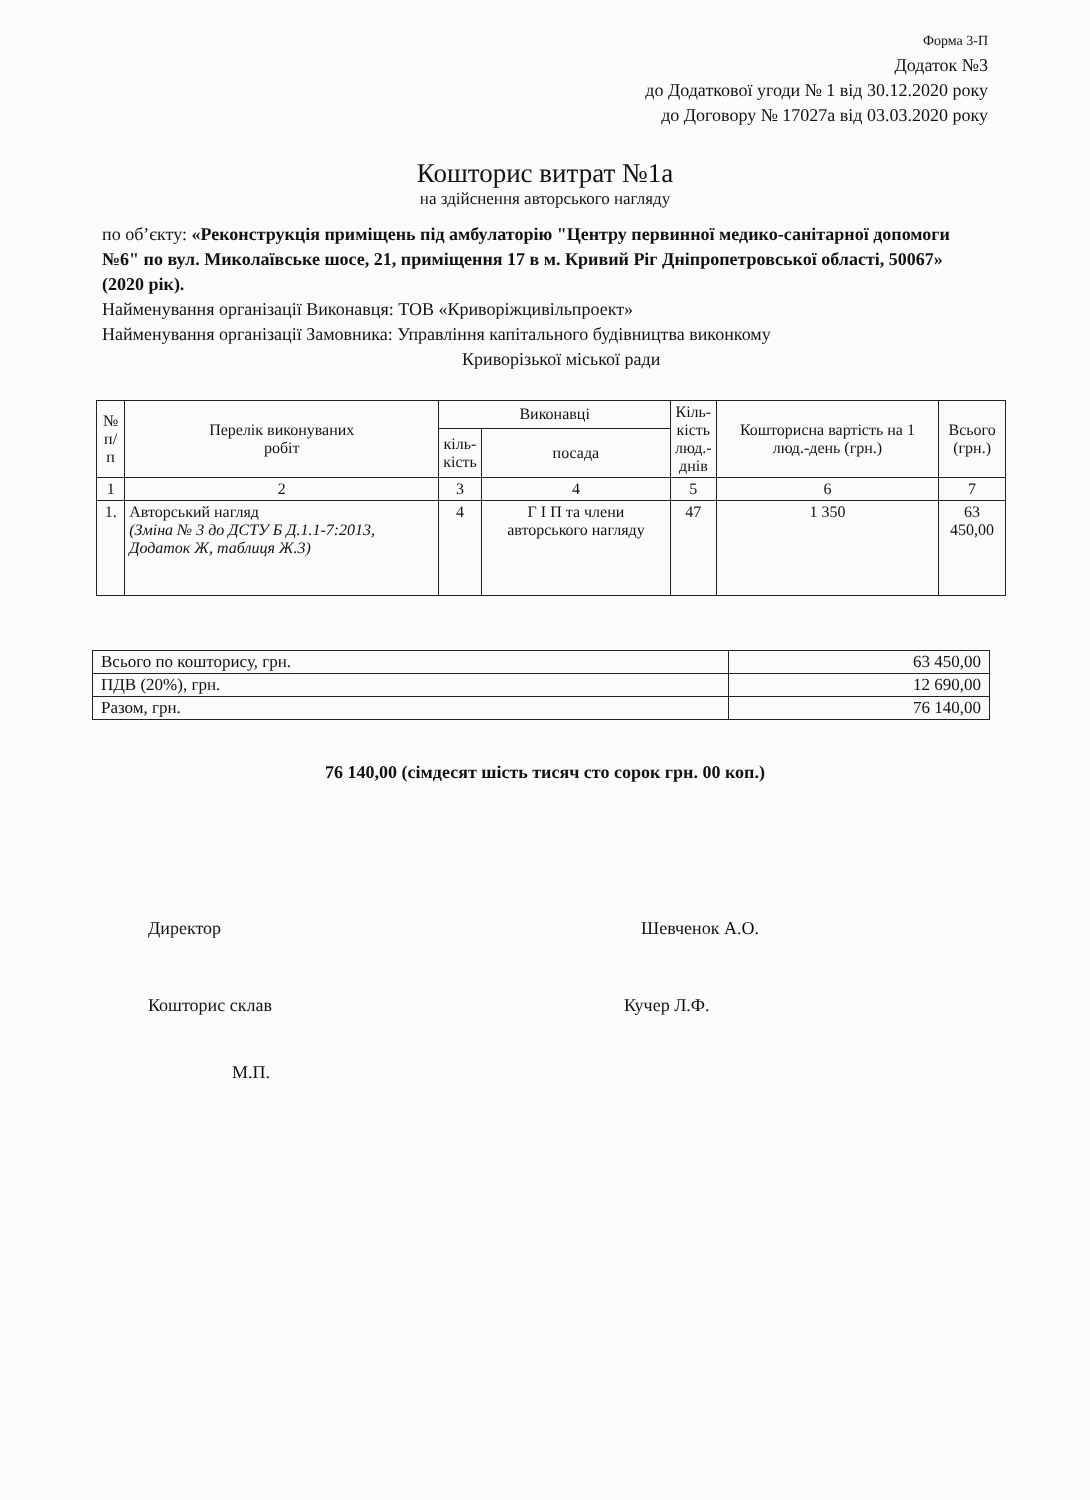Форма 3-П
Додаток №3
до Додаткової угоди № 1 від 30.12.2020 року
до Договору № 17027а від 03.03.2020 року
Кошторис витрат №1а
на здійснення авторського нагляду
по об’єкту: «Реконструкція приміщень під амбулаторію "Центру первинної медико-санітарної допомоги №6" по вул. Миколаївське шосе, 21, приміщення 17 в м. Кривий Ріг Дніпропетровської області, 50067» (2020 рік).
Найменування організації Виконавця: ТОВ «Криворіжцивільпроект»
Найменування організації Замовника: Управління капітального будівництва виконкому
Криворізької міської ради
| № п/п | Перелік виконуваних робіт | Виконавці | | Кіль- кість люд.- днів | Кошторисна вартість на 1 люд.-день (грн.) | Всього (грн.) |
| --- | --- | --- | --- | --- | --- | --- |
| | | кіль- кість | посада | | | |
| 1 | 2 | 3 | 4 | 5 | 6 | 7 |
| 1. | Авторський нагляд (Зміна № 3 до ДСТУ Б Д.1.1-7:2013, Додаток Ж, таблиця Ж.3) | 4 | Г І П та члени авторського нагляду | 47 | 1 350 | 63 450,00 |
| Всього по кошторису, грн. | 63 450,00 |
| ПДВ (20%), грн. | 12 690,00 |
| Разом, грн. | 76 140,00 |
76 140,00 (сімдесят шість тисяч сто сорок грн. 00 коп.)
ДиректорШевченок А.О.
Кошторис склавКучер Л.Ф.
М.П.